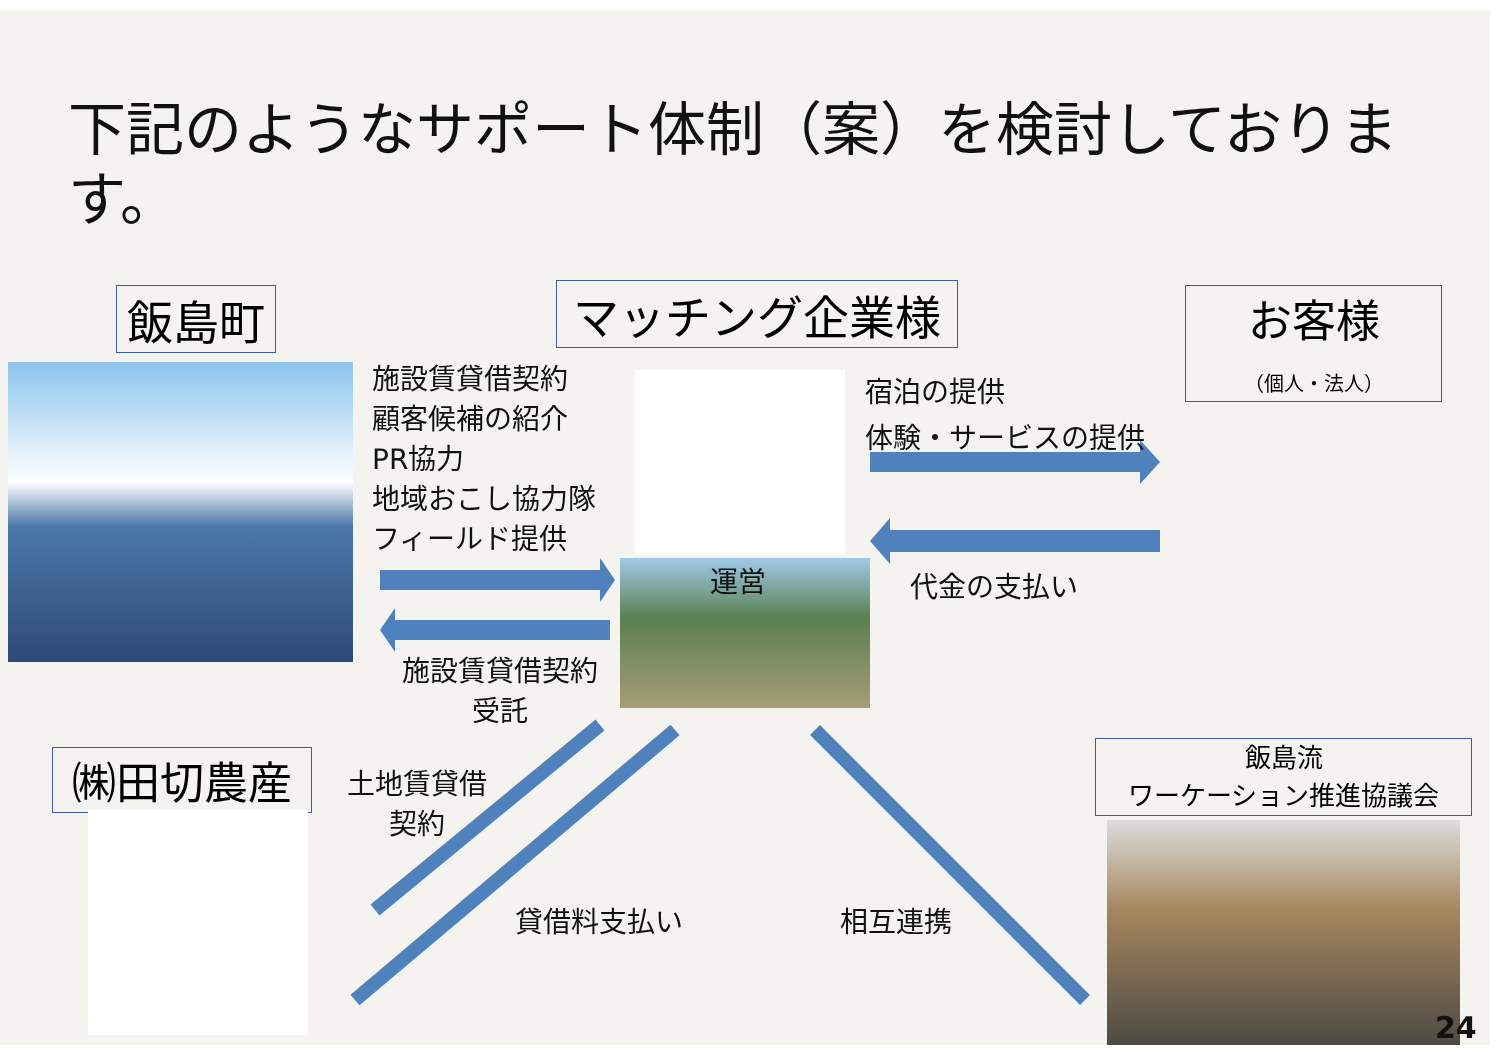下記のようなサポート体制（案）を検討しております。
飯島町 マッチング企業様
お客様
（個人・法人）
施設賃貸借契約
顧客候補の紹介
PR協力
地域おこし協力隊
フィールド提供
施設賃貸借契約
受託
運営
宿泊の提供
体験・サービスの提供
代金の支払い
㈱田切農産
土地賃貸借
契約
貸借料支払い 相互連携
飯島流
ワーケーション推進協議会
24